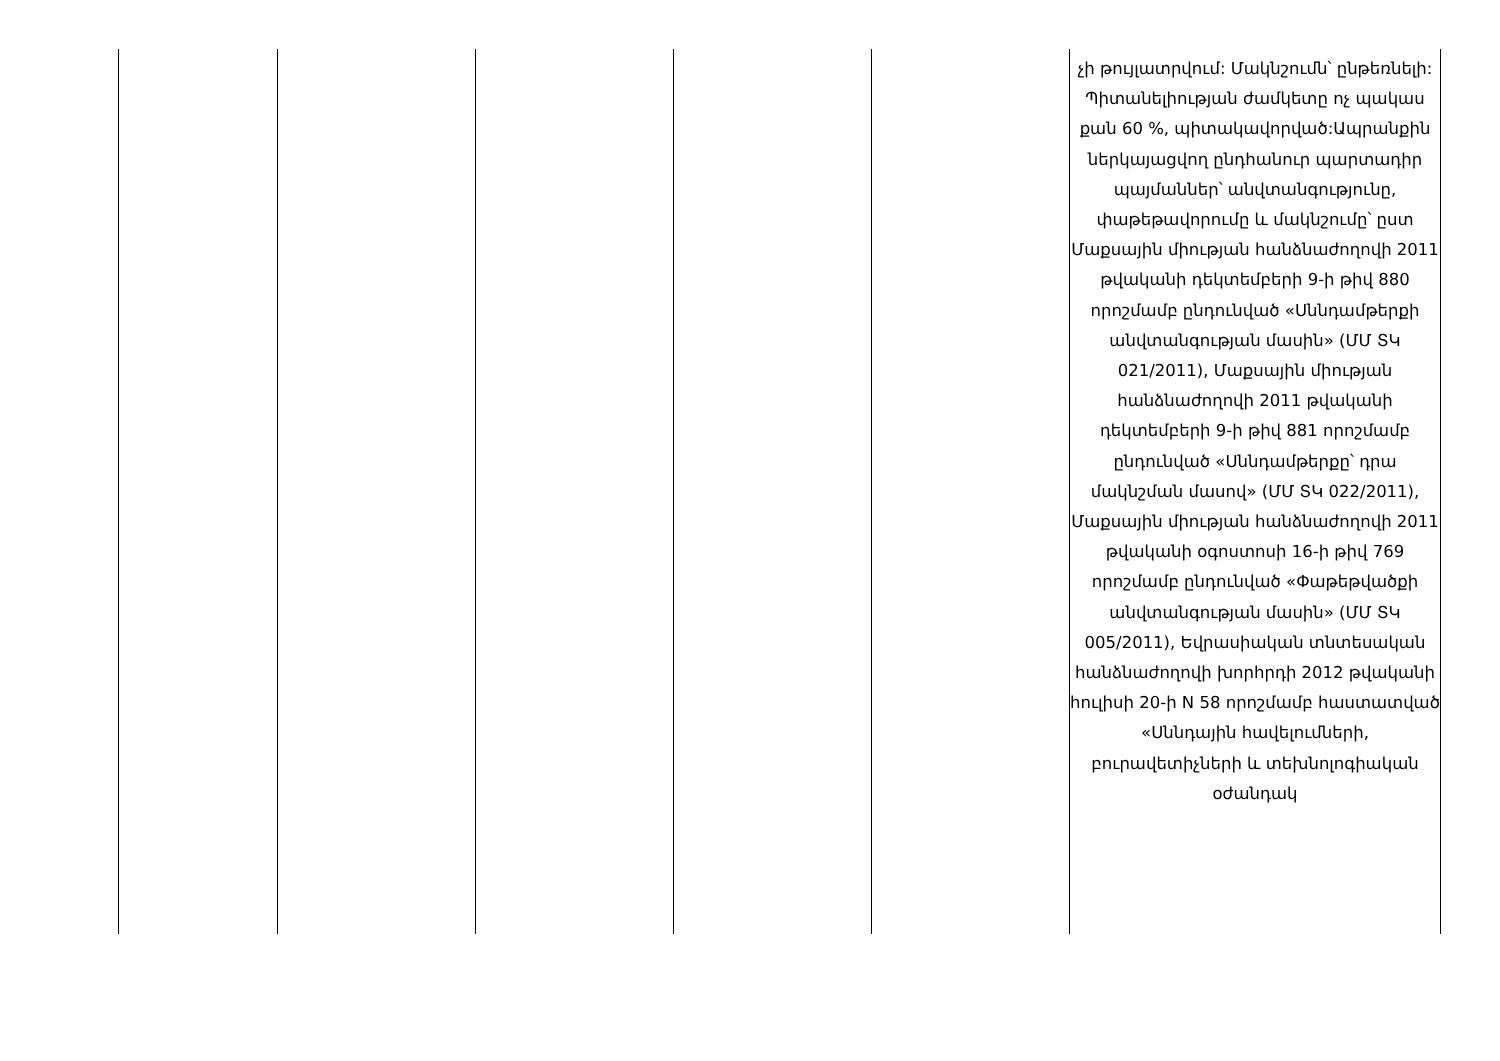| | | | | | չի թույլատրվում: Մակնշումն՝ ընթեռնելի: Պիտանելիության ժամկետը ոչ պակաս քան 60 %, պիտակավորված:Ապրանքին ներկայացվող ընդհանուր պարտադիր պայմաններ՝ անվտանգությունը, փաթեթավորումը և մակնշումը՝ ըստ Մաքսային միության հանձնաժողովի 2011 թվականի դեկտեմբերի 9-ի թիվ 880 որոշմամբ ընդունված «Սննդամթերքի անվտանգության մասին» (ՄՄ ՏԿ 021/2011), Մաքսային միության հանձնաժողովի 2011 թվականի դեկտեմբերի 9-ի թիվ 881 որոշմամբ ընդունված «Սննդամթերքը՝ դրա մակնշման մասով» (ՄՄ ՏԿ 022/2011), Մաքսային միության հանձնաժողովի 2011 թվականի օգոստոսի 16-ի թիվ 769 որոշմամբ ընդունված «Փաթեթվածքի անվտանգության մասին» (ՄՄ ՏԿ 005/2011), Եվրասիական տնտեսական հանձնաժողովի խորհրդի 2012 թվականի հուլիսի 20-ի N 58 որոշմամբ հաստատված «Սննդային հավելումների, բուրավետիչների և տեխնոլոգիական օժանդակ |